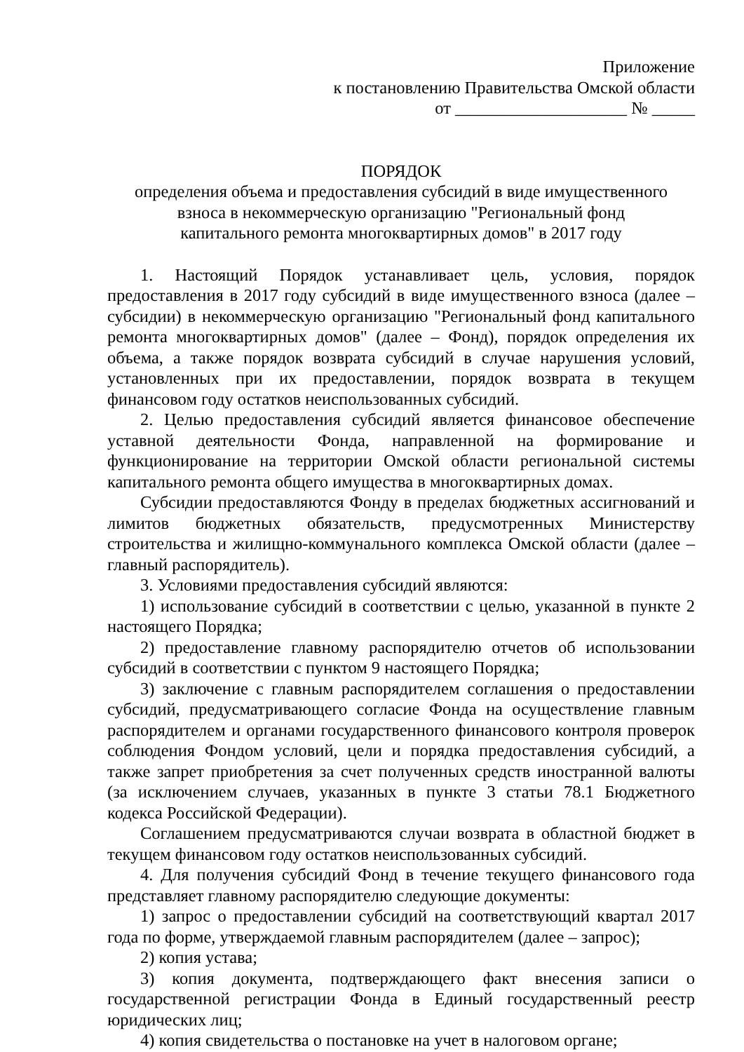Приложение
к постановлению Правительства Омской области
от ____________________ № _____
ПОРЯДОК
определения объема и предоставления субсидий в виде имущественного
взноса в некоммерческую организацию "Региональный фонд
капитального ремонта многоквартирных домов" в 2017 году
1. Настоящий Порядок устанавливает цель, условия, порядок предоставления в 2017 году субсидий в виде имущественного взноса (далее – субсидии) в некоммерческую организацию "Региональный фонд капитального ремонта многоквартирных домов" (далее – Фонд), порядок определения их объема, а также порядок возврата субсидий в случае нарушения условий, установленных при их предоставлении, порядок возврата в текущем финансовом году остатков неиспользованных субсидий.
2. Целью предоставления субсидий является финансовое обеспечение уставной деятельности Фонда, направленной на формирование и функционирование на территории Омской области региональной системы капитального ремонта общего имущества в многоквартирных домах.
Субсидии предоставляются Фонду в пределах бюджетных ассигнований и лимитов бюджетных обязательств, предусмотренных Министерству строительства и жилищно-коммунального комплекса Омской области (далее – главный распорядитель).
3. Условиями предоставления субсидий являются:
1) использование субсидий в соответствии с целью, указанной в пункте 2 настоящего Порядка;
2) предоставление главному распорядителю отчетов об использовании субсидий в соответствии с пунктом 9 настоящего Порядка;
3) заключение с главным распорядителем соглашения о предоставлении субсидий, предусматривающего согласие Фонда на осуществление главным распорядителем и органами государственного финансового контроля проверок соблюдения Фондом условий, цели и порядка предоставления субсидий, а также запрет приобретения за счет полученных средств иностранной валюты (за исключением случаев, указанных в пункте 3 статьи 78.1 Бюджетного кодекса Российской Федерации).
Соглашением предусматриваются случаи возврата в областной бюджет в текущем финансовом году остатков неиспользованных субсидий.
4. Для получения субсидий Фонд в течение текущего финансового года представляет главному распорядителю следующие документы:
1) запрос о предоставлении субсидий на соответствующий квартал 2017 года по форме, утверждаемой главным распорядителем (далее – запрос);
2) копия устава;
3) копия документа, подтверждающего факт внесения записи о государственной регистрации Фонда в Единый государственный реестр юридических лиц;
4) копия свидетельства о постановке на учет в налоговом органе;